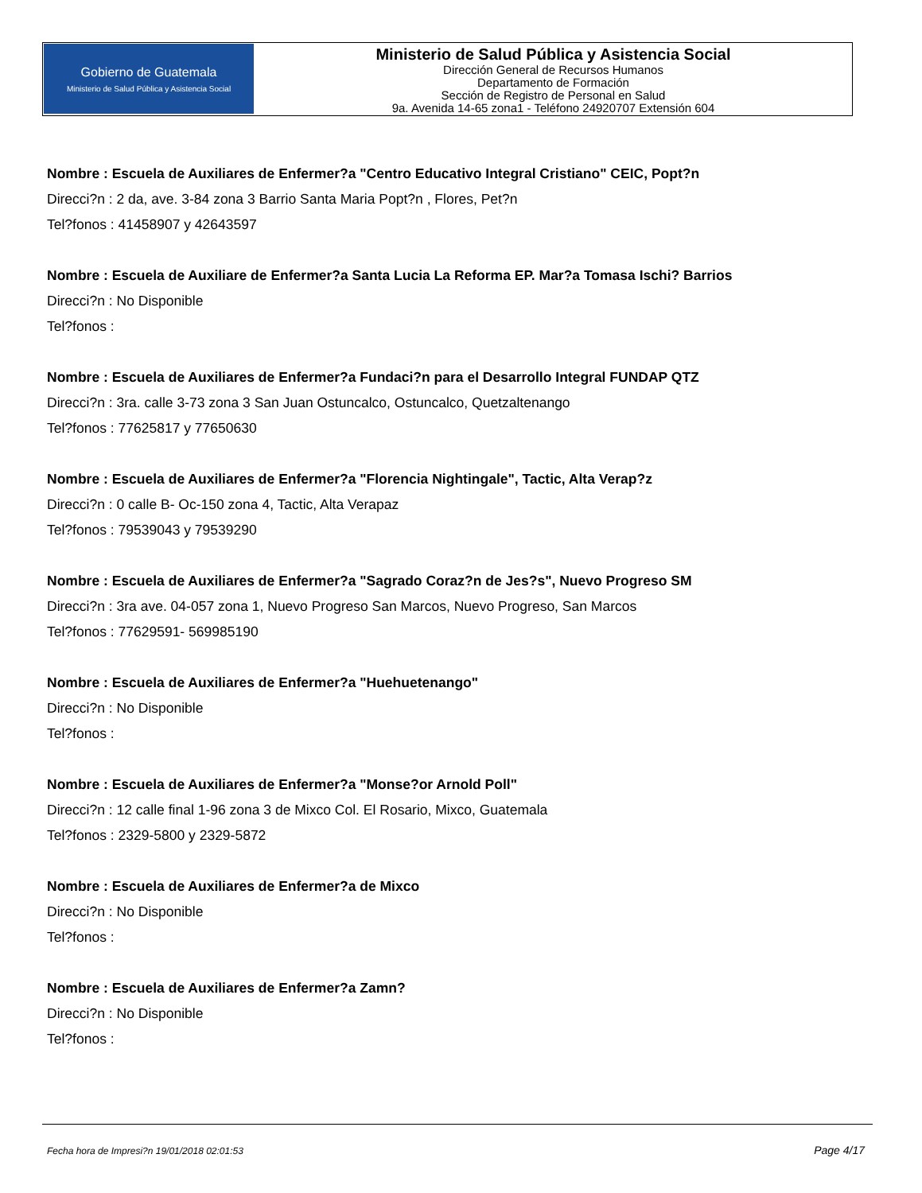Gobierno de Guatemala
Ministerio de Salud Pública y Asistencia Social
Ministerio de Salud Pública y Asistencia Social
Dirección General de Recursos Humanos
Departamento de Formación
Sección de Registro de Personal en Salud
9a. Avenida 14-65 zona1 - Teléfono 24920707 Extensión 604
Nombre : Escuela de Auxiliares de Enfermer?a "Centro Educativo Integral Cristiano" CEIC, Popt?n
Direcci?n : 2 da, ave. 3-84 zona 3 Barrio Santa Maria Popt?n , Flores, Pet?n
Tel?fonos : 41458907 y 42643597
Nombre : Escuela de Auxiliare de Enfermer?a Santa Lucia La Reforma EP. Mar?a Tomasa Ischi? Barrios
Direcci?n : No Disponible
Tel?fonos :
Nombre : Escuela de Auxiliares de Enfermer?a Fundaci?n para el Desarrollo Integral FUNDAP QTZ
Direcci?n : 3ra. calle 3-73 zona 3 San Juan Ostuncalco, Ostuncalco, Quetzaltenango
Tel?fonos : 77625817 y 77650630
Nombre : Escuela de Auxiliares de Enfermer?a "Florencia Nightingale", Tactic, Alta Verap?z
Direcci?n : 0 calle B- Oc-150 zona 4, Tactic, Alta Verapaz
Tel?fonos : 79539043 y 79539290
Nombre : Escuela de Auxiliares de Enfermer?a "Sagrado Coraz?n de Jes?s", Nuevo Progreso SM
Direcci?n : 3ra ave. 04-057 zona 1, Nuevo Progreso San Marcos, Nuevo Progreso, San Marcos
Tel?fonos : 77629591- 569985190
Nombre : Escuela de Auxiliares de Enfermer?a "Huehuetenango"
Direcci?n : No Disponible
Tel?fonos :
Nombre : Escuela de Auxiliares de Enfermer?a "Monse?or Arnold Poll"
Direcci?n : 12 calle final 1-96 zona 3 de Mixco Col. El Rosario, Mixco, Guatemala
Tel?fonos : 2329-5800 y 2329-5872
Nombre : Escuela de Auxiliares de Enfermer?a de Mixco
Direcci?n : No Disponible
Tel?fonos :
Nombre : Escuela de Auxiliares de Enfermer?a Zamn?
Direcci?n : No Disponible
Tel?fonos :
Fecha hora de Impresi?n 19/01/2018 02:01:53 Page 4/17